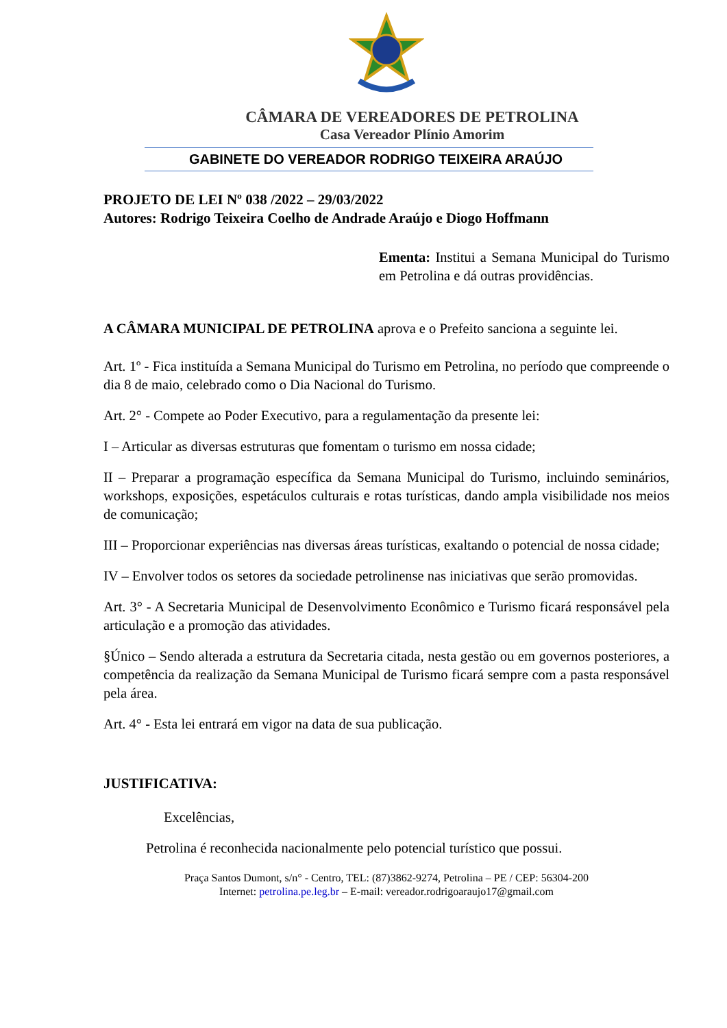CÂMARA DE VEREADORES DE PETROLINA
Casa Vereador Plínio Amorim
GABINETE DO VEREADOR RODRIGO TEIXEIRA ARAÚJO
PROJETO DE LEI Nº 038 /2022 – 29/03/2022
Autores: Rodrigo Teixeira Coelho de Andrade Araújo e Diogo Hoffmann
Ementa: Institui a Semana Municipal do Turismo em Petrolina e dá outras providências.
A CÂMARA MUNICIPAL DE PETROLINA aprova e o Prefeito sanciona a seguinte lei.
Art. 1º - Fica instituída a Semana Municipal do Turismo em Petrolina, no período que compreende o dia 8 de maio, celebrado como o Dia Nacional do Turismo.
Art. 2° - Compete ao Poder Executivo, para a regulamentação da presente lei:
I – Articular as diversas estruturas que fomentam o turismo em nossa cidade;
II – Preparar a programação específica da Semana Municipal do Turismo, incluindo seminários, workshops, exposições, espetáculos culturais e rotas turísticas, dando ampla visibilidade nos meios de comunicação;
III – Proporcionar experiências nas diversas áreas turísticas, exaltando o potencial de nossa cidade;
IV – Envolver todos os setores da sociedade petrolinense nas iniciativas que serão promovidas.
Art. 3° - A Secretaria Municipal de Desenvolvimento Econômico e Turismo ficará responsável pela articulação e a promoção das atividades.
§Único – Sendo alterada a estrutura da Secretaria citada, nesta gestão ou em governos posteriores, a competência da realização da Semana Municipal de Turismo ficará sempre com a pasta responsável pela área.
Art. 4° - Esta lei entrará em vigor na data de sua publicação.
JUSTIFICATIVA:
Excelências,
Petrolina é reconhecida nacionalmente pelo potencial turístico que possui.
Praça Santos Dumont, s/n° - Centro, TEL: (87)3862-9274, Petrolina – PE / CEP: 56304-200
Internet: petrolina.pe.leg.br – E-mail: vereador.rodrigoaraujo17@gmail.com